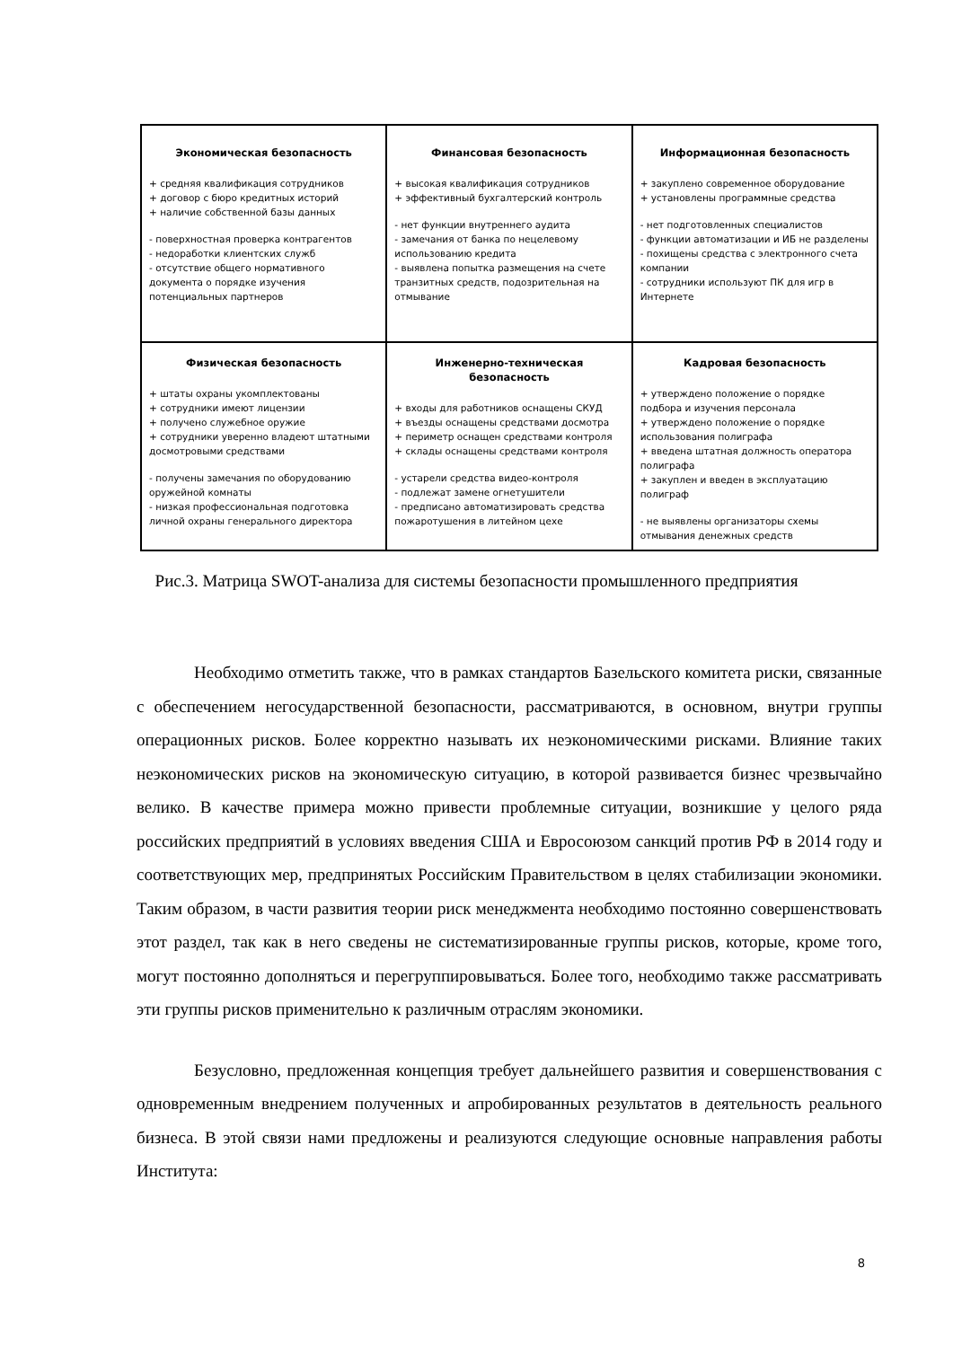| Экономическая безопасность + средняя квалификация сотрудников + договор с бюро кредитных историй + наличие собственной базы данных - поверхностная проверка контрагентов - недоработки клиентских служб - отсутствие общего нормативного документа о порядке изучения потенциальных партнеров | Финансовая безопасность + высокая квалификация сотрудников + эффективный бухгалтерский контроль - нет функции внутреннего аудита - замечания от банка по нецелевому использованию кредита - выявлена попытка размещения на счете транзитных средств, подозрительная на отмывание | Информационная безопасность + закуплено современное оборудование + установлены программные средства - нет подготовленных специалистов - функции автоматизации и ИБ не разделены - похищены средства с электронного счета компании - сотрудники используют ПК для игр в Интернете |
| Физическая безопасность + штаты охраны укомплектованы + сотрудники имеют лицензии + получено служебное оружие + сотрудники уверенно владеют штатными досмотровыми средствами - получены замечания по оборудованию оружейной комнаты - низкая профессиональная подготовка личной охраны генерального директора | Инженерно-техническая безопасность + входы для работников оснащены СКУД + въезды оснащены средствами досмотра + периметр оснащен средствами контроля + склады оснащены средствами контроля - устарели средства видео-контроля - подлежат замене огнетушители - предписано автоматизировать средства пожаротушения в литейном цехе | Кадровая безопасность + утверждено положение о порядке подбора и изучения персонала + утверждено положение о порядке использования полиграфа + введена штатная должность оператора полиграфа + закуплен и введен в эксплуатацию полиграф - не выявлены организаторы схемы отмывания денежных средств |
Рис.3. Матрица SWOT-анализа для системы безопасности промышленного предприятия
Необходимо отметить также, что в рамках стандартов Базельского комитета риски, связанные с обеспечением негосударственной безопасности, рассматриваются, в основном, внутри группы операционных рисков. Более корректно называть их неэкономическими рисками. Влияние таких неэкономических рисков на экономическую ситуацию, в которой развивается бизнес чрезвычайно велико. В качестве примера можно привести проблемные ситуации, возникшие у целого ряда российских предприятий в условиях введения США и Евросоюзом санкций против РФ в 2014 году и соответствующих мер, предпринятых Российским Правительством в целях стабилизации экономики. Таким образом, в части развития теории риск менеджмента необходимо постоянно совершенствовать этот раздел, так как в него сведены не систематизированные группы рисков, которые, кроме того, могут постоянно дополняться и перегруппировываться. Более того, необходимо также рассматривать эти группы рисков применительно к различным отраслям экономики.
Безусловно, предложенная концепция требует дальнейшего развития и совершенствования с одновременным внедрением полученных и апробированных результатов в деятельность реального бизнеса. В этой связи нами предложены и реализуются следующие основные направления работы Института:
8